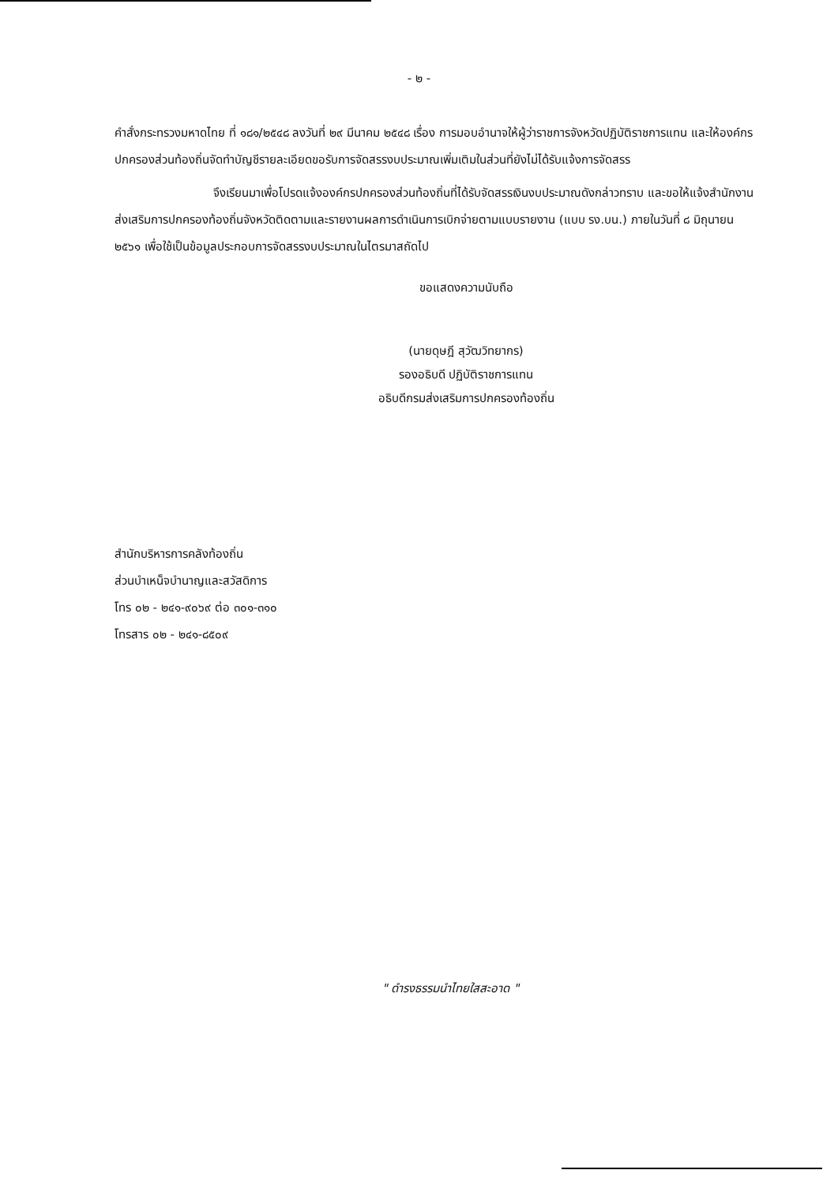- ๒ -
คำสั่งกระทรวงมหาดไทย ที่ ๑๘๑/๒๕๔๘ ลงวันที่ ๒๙ มีนาคม ๒๕๔๘ เรื่อง การมอบอำนาจให้ผู้ว่าราชการจังหวัดปฏิบัติราชการแทน และให้องค์กรปกครองส่วนท้องถิ่นจัดทำบัญชีรายละเอียดขอรับการจัดสรรงบประมาณเพิ่มเติมในส่วนที่ยังไม่ได้รับแจ้งการจัดสรร
จึงเรียนมาเพื่อโปรดแจ้งองค์กรปกครองส่วนท้องถิ่นที่ได้รับจัดสรรเงินงบประมาณดังกล่าวทราบ และขอให้แจ้งสำนักงานส่งเสริมการปกครองท้องถิ่นจังหวัดติดตามและรายงานผลการดำเนินการเบิกจ่ายตามแบบรายงาน (แบบ รง.บน.) ภายในวันที่ ๘ มิถุนายน ๒๕๖๑ เพื่อใช้เป็นข้อมูลประกอบการจัดสรรงบประมาณในไตรมาสถัดไป
ขอแสดงความนับถือ
(นายดุษฎี สุวัฒวิทยากร)
รองอธิบดี ปฏิบัติราชการแทน
อธิบดีกรมส่งเสริมการปกครองท้องถิ่น
สำนักบริหารการคลังท้องถิ่น
ส่วนบำเหน็จบำนาญและสวัสดิการ
โทร ๐๒ - ๒๔๑-๙๐๖๙ ต่อ ๓๐๑-๓๑๐
โทรสาร ๐๒ - ๒๔๑-๘๕๐๙
" ดำรงธรรมนำไทยใสสะอาด "